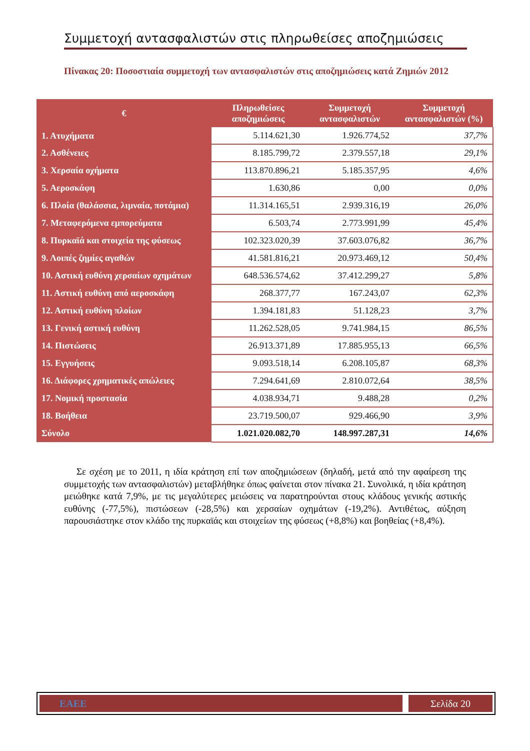Συμμετοχή αντασφαλιστών στις πληρωθείσες αποζημιώσεις
Πίνακας 20: Ποσοστιαία συμμετοχή των αντασφαλιστών στις αποζημιώσεις κατά Ζημιών 2012
| € | Πληρωθείσες αποζημιώσεις | Συμμετοχή αντασφαλιστών | Συμμετοχή αντασφαλιστών (%) |
| --- | --- | --- | --- |
| 1. Ατυχήματα | 5.114.621,30 | 1.926.774,52 | 37,7% |
| 2. Ασθένειες | 8.185.799,72 | 2.379.557,18 | 29,1% |
| 3. Χερσαία οχήματα | 113.870.896,21 | 5.185.357,95 | 4,6% |
| 5. Αεροσκάφη | 1.630,86 | 0,00 | 0,0% |
| 6. Πλοία (θαλάσσια, λιμναία, ποτάμια) | 11.314.165,51 | 2.939.316,19 | 26,0% |
| 7. Μεταφερόμενα εμπορεύματα | 6.503,74 | 2.773.991,99 | 45,4% |
| 8. Πυρκαϊά και στοιχεία της φύσεως | 102.323.020,39 | 37.603.076,82 | 36,7% |
| 9. Λοιπές ζημίες αγαθών | 41.581.816,21 | 20.973.469,12 | 50,4% |
| 10. Αστική ευθύνη χερσαίων οχημάτων | 648.536.574,62 | 37.412.299,27 | 5,8% |
| 11. Αστική ευθύνη από αεροσκάφη | 268.377,77 | 167.243,07 | 62,3% |
| 12. Αστική ευθύνη πλοίων | 1.394.181,83 | 51.128,23 | 3,7% |
| 13. Γενική αστική ευθύνη | 11.262.528,05 | 9.741.984,15 | 86,5% |
| 14. Πιστώσεις | 26.913.371,89 | 17.885.955,13 | 66,5% |
| 15. Εγγυήσεις | 9.093.518,14 | 6.208.105,87 | 68,3% |
| 16. Διάφορες χρηματικές απώλειες | 7.294.641,69 | 2.810.072,64 | 38,5% |
| 17. Νομική προστασία | 4.038.934,71 | 9.488,28 | 0,2% |
| 18. Βοήθεια | 23.719.500,07 | 929.466,90 | 3,9% |
| Σύνολο | 1.021.020.082,70 | 148.997.287,31 | 14,6% |
Σε σχέση με το 2011, η ιδία κράτηση επί των αποζημιώσεων (δηλαδή, μετά από την αφαίρεση της συμμετοχής των αντασφαλιστών) μεταβλήθηκε όπως φαίνεται στον πίνακα 21. Συνολικά, η ιδία κράτηση μειώθηκε κατά 7,9%, με τις μεγαλύτερες μειώσεις να παρατηρούνται στους κλάδους γενικής αστικής ευθύνης (-77,5%), πιστώσεων (-28,5%) και χερσαίων οχημάτων (-19,2%). Αντιθέτως, αύξηση παρουσιάστηκε στον κλάδο της πυρκαϊάς και στοιχείων της φύσεως (+8,8%) και βοηθείας (+8,4%).
ΕΑΕΕ Σελίδα 20